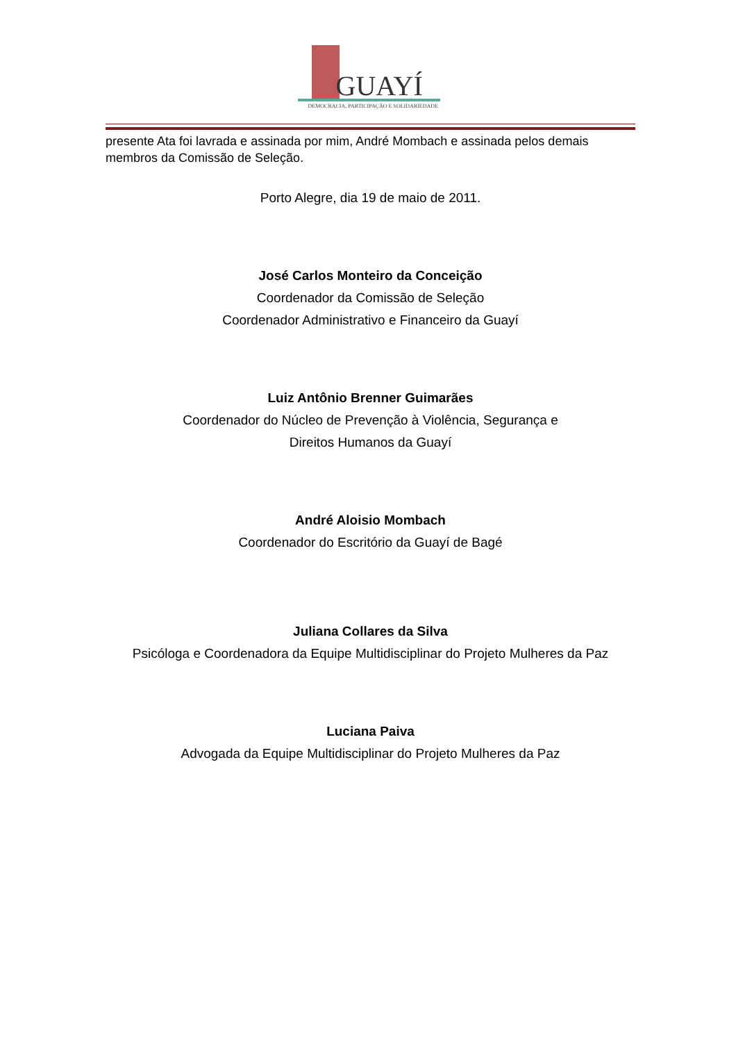GUAYÍ
DEMOCRACIA, PARTICIPAÇÃO E SOLIDARIEDADE
presente Ata foi lavrada e assinada por mim, André Mombach e assinada pelos demais membros da Comissão de Seleção.
Porto Alegre, dia 19 de maio de 2011.
José Carlos Monteiro da Conceição
Coordenador da Comissão de Seleção
Coordenador Administrativo e Financeiro da Guayí
Luiz Antônio Brenner Guimarães
Coordenador do Núcleo de Prevenção à Violência, Segurança e
Direitos Humanos da Guayí
André Aloisio Mombach
Coordenador do Escritório da Guayí de Bagé
Juliana Collares da Silva
Psicóloga e Coordenadora da Equipe Multidisciplinar do Projeto Mulheres da Paz
Luciana Paiva
Advogada da Equipe Multidisciplinar do Projeto Mulheres da Paz